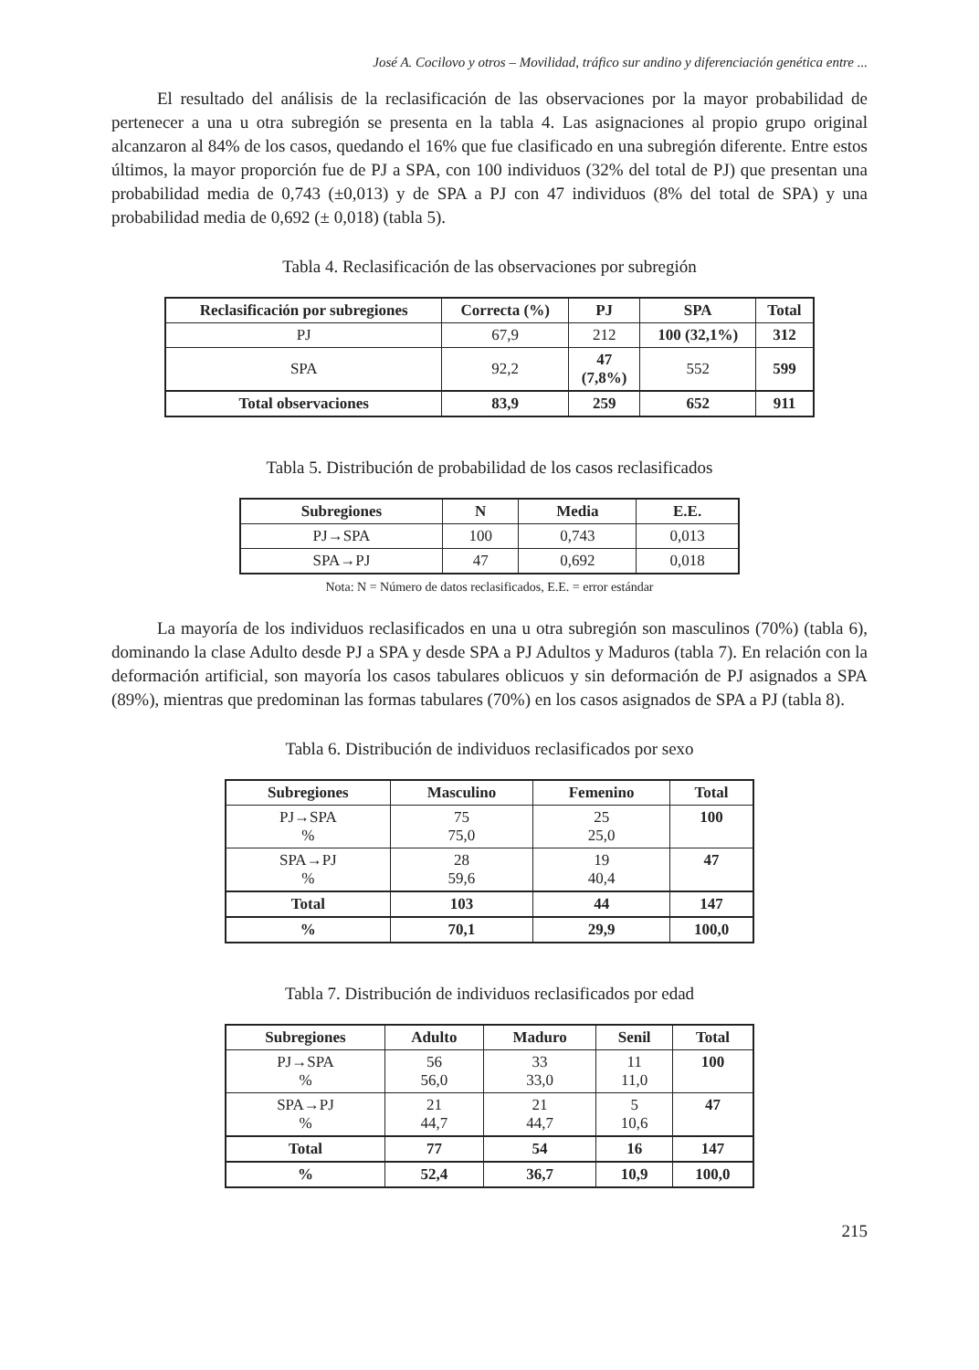José A. Cocilovo y otros – Movilidad, tráfico sur andino y diferenciación genética entre ...
El resultado del análisis de la reclasificación de las observaciones por la mayor probabilidad de pertenecer a una u otra subregión se presenta en la tabla 4. Las asignaciones al propio grupo original alcanzaron al 84% de los casos, quedando el 16% que fue clasificado en una subregión diferente. Entre estos últimos, la mayor proporción fue de PJ a SPA, con 100 individuos (32% del total de PJ) que presentan una probabilidad media de 0,743 (±0,013) y de SPA a PJ con 47 individuos (8% del total de SPA) y una probabilidad media de 0,692 (± 0,018) (tabla 5).
Tabla 4. Reclasificación de las observaciones por subregión
| Reclasificación por subregiones | Correcta (%) | PJ | SPA | Total |
| --- | --- | --- | --- | --- |
| PJ | 67,9 | 212 | 100 (32,1%) | 312 |
| SPA | 92,2 | 47 (7,8%) | 552 | 599 |
| Total observaciones | 83,9 | 259 | 652 | 911 |
Tabla 5. Distribución de probabilidad de los casos reclasificados
| Subregiones | N | Media | E.E. |
| --- | --- | --- | --- |
| PJ→SPA | 100 | 0,743 | 0,013 |
| SPA→PJ | 47 | 0,692 | 0,018 |
Nota: N = Número de datos reclasificados, E.E. = error estándar
La mayoría de los individuos reclasificados en una u otra subregión son masculinos (70%) (tabla 6), dominando la clase Adulto desde PJ a SPA y desde SPA a PJ Adultos y Maduros (tabla 7). En relación con la deformación artificial, son mayoría los casos tabulares oblicuos y sin deformación de PJ asignados a SPA (89%), mientras que predominan las formas tabulares (70%) en los casos asignados de SPA a PJ (tabla 8).
Tabla 6. Distribución de individuos reclasificados por sexo
| Subregiones | Masculino | Femenino | Total |
| --- | --- | --- | --- |
| PJ→SPA % | 75 75,0 | 25 25,0 | 100 |
| SPA→PJ % | 28 59,6 | 19 40,4 | 47 |
| Total | 103 | 44 | 147 |
| % | 70,1 | 29,9 | 100,0 |
Tabla 7. Distribución de individuos reclasificados por edad
| Subregiones | Adulto | Maduro | Senil | Total |
| --- | --- | --- | --- | --- |
| PJ→SPA % | 56 56,0 | 33 33,0 | 11 11,0 | 100 |
| SPA→PJ % | 21 44,7 | 21 44,7 | 5 10,6 | 47 |
| Total | 77 | 54 | 16 | 147 |
| % | 52,4 | 36,7 | 10,9 | 100,0 |
215